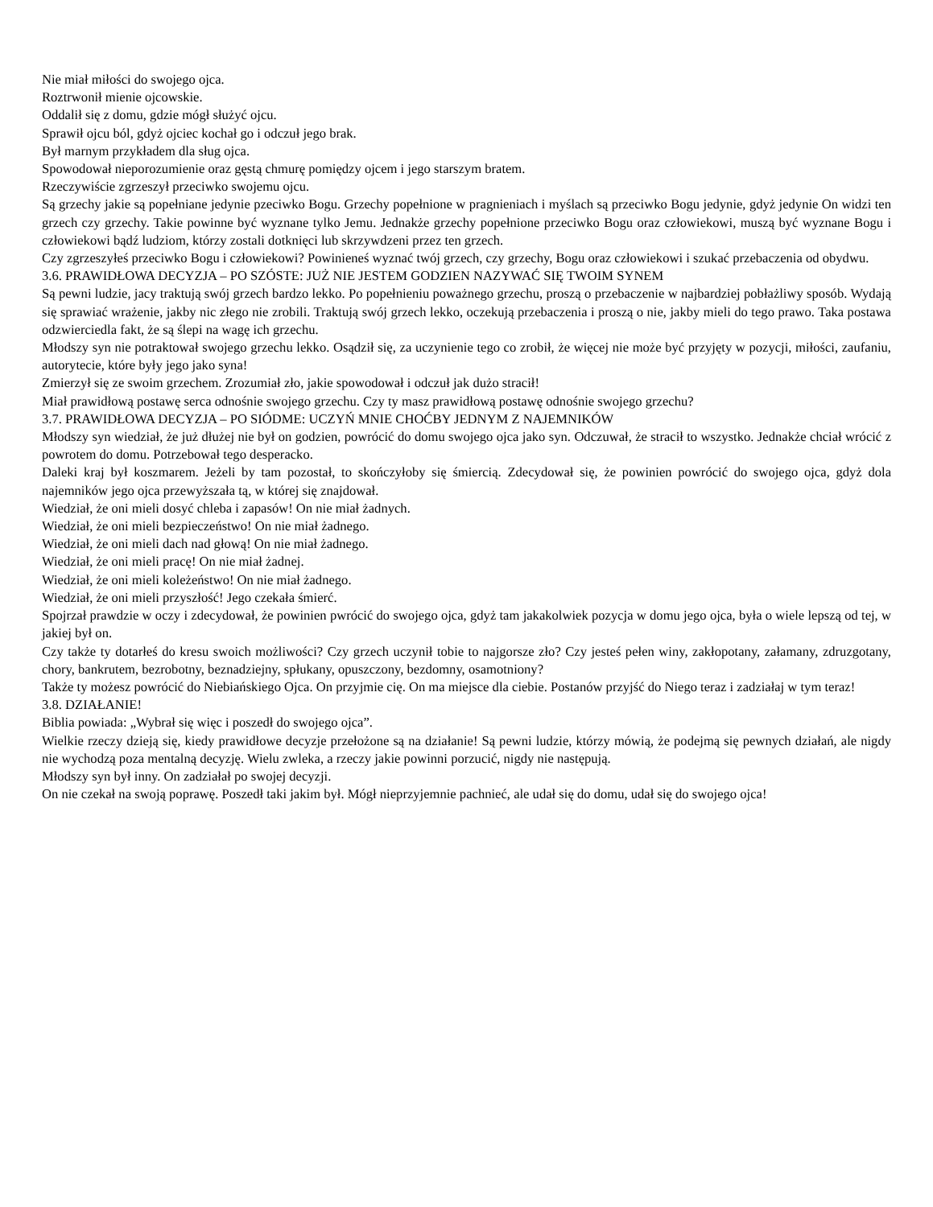Nie miał miłości do swojego ojca.
Roztrwonił mienie ojcowskie.
Oddalił się z domu, gdzie mógł służyć ojcu.
Sprawił ojcu ból, gdyż ojciec kochał go i odczuł jego brak.
Był marnym przykładem dla sług ojca.
Spowodował nieporozumienie oraz gęstą chmurę pomiędzy ojcem i jego starszym bratem.
Rzeczywiście zgrzeszył przeciwko swojemu ojcu.
Są grzechy jakie są popełniane jedynie pzeciwko Bogu. Grzechy popełnione w pragnieniach i myślach są przeciwko Bogu jedynie, gdyż jedynie On widzi ten grzech czy grzechy. Takie powinne być wyznane tylko Jemu. Jednakże grzechy popełnione przeciwko Bogu oraz człowiekowi, muszą być wyznane Bogu i człowiekowi bądź ludziom, którzy zostali dotknięci lub skrzywdzeni przez ten grzech.
Czy zgrzeszyłeś przeciwko Bogu i człowiekowi? Powinieneś wyznać twój grzech, czy grzechy, Bogu oraz człowiekowi i szukać przebaczenia od obydwu.
3.6. PRAWIDŁOWA DECYZJA – PO SZÓSTE: JUŻ NIE JESTEM GODZIEN NAZYWAĆ SIĘ TWOIM SYNEM
Są pewni ludzie, jacy traktują swój grzech bardzo lekko. Po popełnieniu poważnego grzechu, proszą o przebaczenie w najbardziej pobłażliwy sposób. Wydają się sprawiać wrażenie, jakby nic złego nie zrobili. Traktują swój grzech lekko, oczekują przebaczenia i proszą o nie, jakby mieli do tego prawo. Taka postawa odzwierciedla fakt, że są ślepi na wagę ich grzechu.
Młodszy syn nie potraktował swojego grzechu lekko. Osądził się, za uczynienie tego co zrobił, że więcej nie może być przyjęty w pozycji, miłości, zaufaniu, autorytecie, które były jego jako syna!
Zmierzył się ze swoim grzechem. Zrozumiał zło, jakie spowodował i odczuł jak dużo stracił!
Miał prawidłową postawę serca odnośnie swojego grzechu. Czy ty masz prawidłową postawę odnośnie swojego grzechu?
3.7. PRAWIDŁOWA DECYZJA – PO SIÓDME: UCZYŃ MNIE CHOĆBY JEDNYM Z NAJEMNIKÓW
Młodszy syn wiedział, że już dłużej nie był on godzien, powrócić do domu swojego ojca jako syn. Odczuwał, że stracił to wszystko. Jednakże chciał wrócić z powrotem do domu. Potrzebował tego desperacko.
Daleki kraj był koszmarem. Jeżeli by tam pozostał, to skończyłoby się śmiercią. Zdecydował się, że powinien powrócić do swojego ojca, gdyż dola najemników jego ojca przewyższała tą, w której się znajdował.
Wiedział, że oni mieli dosyć chleba i zapasów! On nie miał żadnych.
Wiedział, że oni mieli bezpieczeństwo! On nie miał żadnego.
Wiedział, że oni mieli dach nad głową! On nie miał żadnego.
Wiedział, że oni mieli pracę! On nie miał żadnej.
Wiedział, że oni mieli koleżeństwo! On nie miał żadnego.
Wiedział, że oni mieli przyszłość! Jego czekała śmierć.
Spojrzał prawdzie w oczy i zdecydował, że powinien pwrócić do swojego ojca, gdyż tam jakakolwiek pozycja w domu jego ojca, była o wiele lepszą od tej, w jakiej był on.
Czy także ty dotarłeś do kresu swoich możliwości? Czy grzech uczynił tobie to najgorsze zło? Czy jesteś pełen winy, zakłopotany, załamany, zdruzgotany, chory, bankrutem, bezrobotny, beznadziejny, spłukany, opuszczony, bezdomny, osamotniony?
Także ty możesz powrócić do Niebiańskiego Ojca. On przyjmie cię. On ma miejsce dla ciebie. Postanów przyjść do Niego teraz i zadziałaj w tym teraz!
3.8. DZIAŁANIE!
Biblia powiada: „Wybrał się więc i poszedł do swojego ojca”.
Wielkie rzeczy dzieją się, kiedy prawidłowe decyzje przełożone są na działanie! Są pewni ludzie, którzy mówią, że podejmą się pewnych działań, ale nigdy nie wychodzą poza mentalną decyzję. Wielu zwleka, a rzeczy jakie powinni porzucić, nigdy nie następują.
Młodszy syn był inny. On zadziałał po swojej decyzji.
On nie czekał na swoją poprawę. Poszedł taki jakim był. Mógł nieprzyjemnie pachnieć, ale udał się do domu, udał się do swojego ojca!